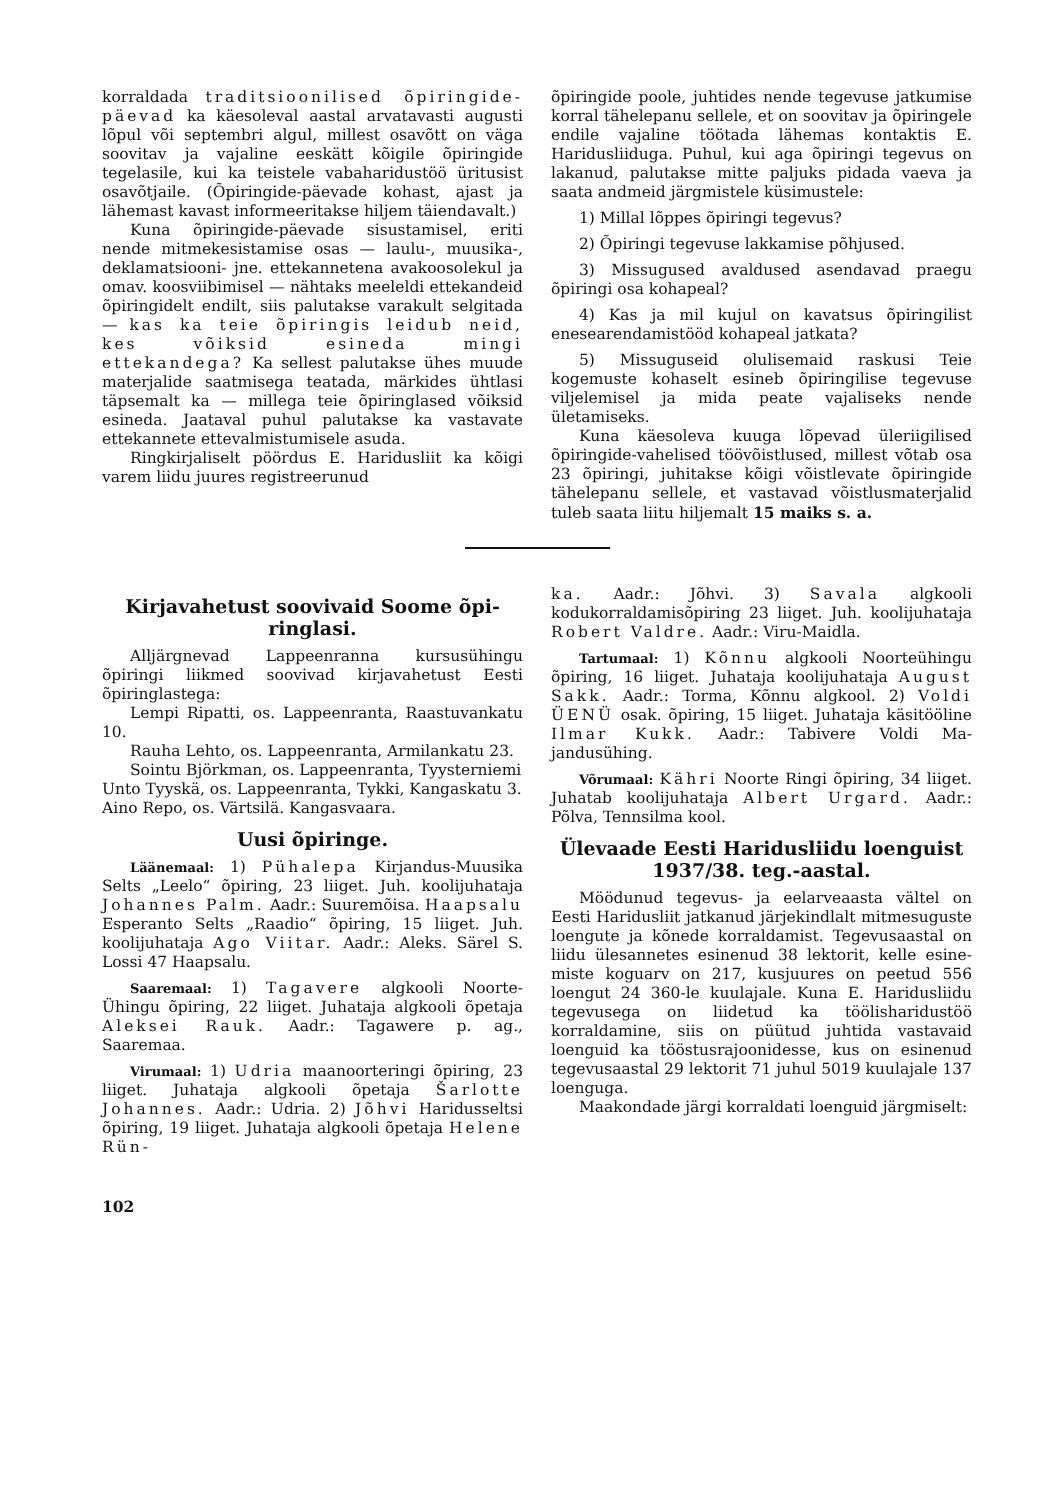korraldada traditsioonilised õpi­ringide-päevad ka käesoleval aastal arvatavasti augusti lõpul või septembri al­gul, millest osavõtt on väga soovitav ja va­jaline eeskätt kõigile õpiringide tegelasile, kui ka teistele vabaharidustöö üritusist osa­võtjaile. (Õpiringide-päevade kohast, ajast ja lähemast kavast informeeritakse hiljem täiendavalt.)
Kuna õpiringide-päevade sisustamisel, eriti nende mitmekesistamise osas — laulu-, muusika-, deklamatsiooni- jne. ettekanne­tena avakoosolekul ja omav. koosviibimisel — nähtaks meeleldi ettekandeid õpiringi­delt endilt, siis palutakse varakult selgitada — kas ka teie õpiringis leidub neid, kes võiksid esineda min­gi ettekandega? Ka sellest palutakse ühes muude materjalide saatmisega teatada, märkides ühtlasi täpsemalt ka — millega teie õpiringlased võiksid esineda. Jaataval puhul palutakse ka vastavate ettekannete ettevalmistumisele asuda.
Ringkirjaliselt pöördus E. Haridusliit ka kõigi varem liidu juures registreerunud
õpiringide poole, juhtides nende tegevuse jatkumise korral tähelepanu sellele, et on soovitav ja õpiringele endile vajaline töö­tada lähemas kontaktis E. Haridusliiduga. Puhul, kui aga õpiringi tegevus on lakanud, palutakse mitte paljuks pidada vaeva ja saata andmeid järgmistele küsimustele:
1) Millal lõppes õpiringi tegevus?
2) Õpiringi tegevuse lakkamise põhju­sed.
3) Missugused avaldused asendavad praegu õpiringi osa kohapeal?
4) Kas ja mil kujul on kavatsus õpirin­gilist enesearendamistööd kohapeal jatkata?
5) Missuguseid olulisemaid raskusi Teie kogemuste kohaselt esineb õpiringilise te­gevuse viljelemisel ja mida peate vajaliseks nende ületamiseks.
Kuna käesoleva kuuga lõpevad üleriigi­lised õpiringide-vahelised töövõistlused, millest võtab osa 23 õpiringi, juhitakse kõi­gi võistlevate õpiringide tähelepanu sellele, et vastavad võistlusmaterjalid tuleb saata liitu hiljemalt 15 maiks s. a.
Kirjavahetust soovivaid Soome õpi­ringlasi.
Alljärgnevad Lappeenranna kursusühin­gu õpiringi liikmed soovivad kirjavahetust Eesti õpiringlastega:
Lempi Ripatti, os. Lappeenranta, Raas­tuvankatu 10.
Rauha Lehto, os. Lappeenranta, Armi­lankatu 23.
Sointu Björkman, os. Lappeenranta, Tyysterniemi
Unto Tyyskä, os. Lappeenranta, Tykki, Kangaskatu 3.
Aino Repo, os. Värtsilä. Kangasvaara.
Uusi õpiringe.
Läänemaal: 1) Pühalepa Kirjandus-Muusika Selts „Leelo“ õpiring, 23 liiget. Juh. koolijuhataja Johannes Palm. Aadr.: Suuremõisa. Haapsalu Espe­ranto Selts „Raadio“ õpiring, 15 liiget. Juh. koolijuhataja Ago Viitar. Aadr.: Aleks. Särel S. Lossi 47 Haapsalu.
Saaremaal: 1) Tagavere algkooli Noorte-Ühingu õpiring, 22 liiget. Juhataja algkooli õpetaja Aleksei Rauk. Aadr.: Tagawere p. ag., Saaremaa.
Virumaal: 1) Udria maanoorteringi õpiring, 23 liiget. Juhataja algkooli õpetaja Šarlotte Johannes. Aadr.: Udria. 2) Jõhvi Haridusseltsi õpiring, 19 liiget. Juhataja algkooli õpetaja Helene Rün-
102
ka. Aadr.: Jõhvi. 3) Savala algkooli kodukorraldamisõpiring 23 liiget. Juh. koo­lijuhataja Robert Valdre. Aadr.: Viru-Maidla.
Tartumaal: 1) Kõnnu algkooli Noor­teühingu õpiring, 16 liiget. Juhataja kooli­juhataja August Sakk. Aadr.: Torma, Kõnnu algkool. 2) Voldi ÜENÜ osak. õpiring, 15 liiget. Juhataja käsitööline Il­mar Kukk. Aadr.: Tabivere Voldi Ma­jandusühing.
Võrumaal: Kähri Noorte Ringi õpi­ring, 34 liiget. Juhatab koolijuhataja Al­bert Urgard. Aadr.: Põlva, Tennsilma kool.
Ülevaade Eesti Haridusliidu loenguist 1937/38. teg.-aastal.
Möödunud tegevus- ja eelarveaasta vältel on Eesti Haridusliit jatkanud jär­jekindlalt mitmesuguste loengute ja kõnede korraldamist. Tegevusaastal on liidu üles­annetes esinenud 38 lektorit, kelle esine­miste koguarv on 217, kusjuures on peetud 556 loengut 24 360-le kuulajale. Kuna E. Haridusliidu tegevusega on liidetud ka töö­lisharidustöö korraldamine, siis on püütud juhtida vastavaid loenguid ka tööstusra­joonidesse, kus on esinenud tegevusaastal 29 lektorit 71 juhul 5019 kuulajale 137 loen­guga.
Maakondade järgi korraldati loenguid järgmiselt: